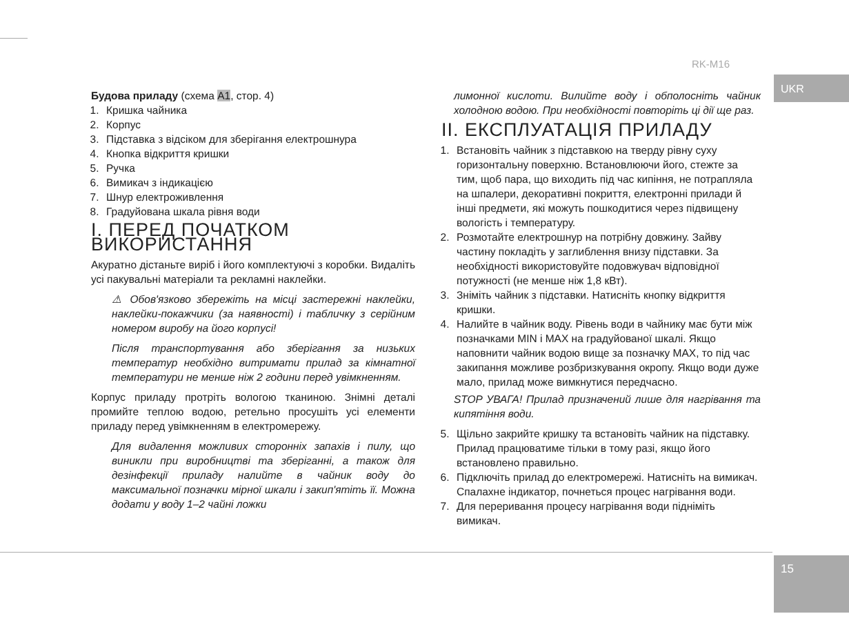RK-M16
UKR
15
Будова приладу (схема A1, стор. 4)
1. Кришка чайника
2. Корпус
3. Підставка з відсіком для зберігання електрошнура
4. Кнопка відкриття кришки
5. Ручка
6. Вимикач з індикацією
7. Шнур електроживлення
8. Градуйована шкала рівня води
I. ПЕРЕД ПОЧАТКОМ ВИКОРИСТАННЯ
Акуратно дістаньте виріб і його комплектуючі з коробки. Видаліть усі пакувальні матеріали та рекламні наклейки.
⚠ Обов'язково збережіть на місці застережні наклейки, наклейки-покажчики (за наявності) і табличку з серійним номером виробу на його корпусі!
Після транспортування або зберігання за низьких температур необхідно витримати прилад за кімнатної температури не менше ніж 2 години перед увімкненням.
Корпус приладу протріть вологою тканиною. Знімні деталі промийте теплою водою, ретельно просушіть усі елементи приладу перед увімкненням в електромережу.
Для видалення можливих сторонніх запахів і пилу, що виникли при виробництві та зберіганні, а також для дезінфекції приладу налийте в чайник воду до максимальної позначки мірної шкали і закип'ятіть її. Можна додати у воду 1–2 чайні ложки
лимонної кислоти. Вилийте воду і обполосніть чайник холодною водою. При необхідності повторіть ці дії ще раз.
II. ЕКСПЛУАТАЦІЯ ПРИЛАДУ
1. Встановіть чайник з підставкою на тверду рівну суху горизонтальну поверхню. Встановлюючи його, стежте за тим, щоб пара, що виходить під час кипіння, не потрапляла на шпалери, декоративні покриття, електронні прилади й інші предмети, які можуть пошкодитися через підвищену вологість і температуру.
2. Розмотайте електрошнур на потрібну довжину. Зайву частину покладіть у заглиблення внизу підставки. За необхідності використовуйте подовжувач відповідної потужності (не менше ніж 1,8 кВт).
3. Зніміть чайник з підставки. Натисніть кнопку відкриття кришки.
4. Налийте в чайник воду. Рівень води в чайнику має бути між позначками MIN і MAX на градуйованої шкалі. Якщо наповнити чайник водою вище за позначку MAX, то під час закипання можливе розбризкування окропу. Якщо води дуже мало, прилад може вимкнутися передчасно.
STOP УВАГА! Прилад призначений лише для нагрівання та кипятіння води.
5. Щільно закрийте кришку та встановіть чайник на підставку. Прилад працюватиме тільки в тому разі, якщо його встановлено правильно.
6. Підключіть прилад до електромережі. Натисніть на вимикач. Спалахне індикатор, почнеться процес нагрівання води.
7. Для переривання процесу нагрівання води підніміть вимикач.